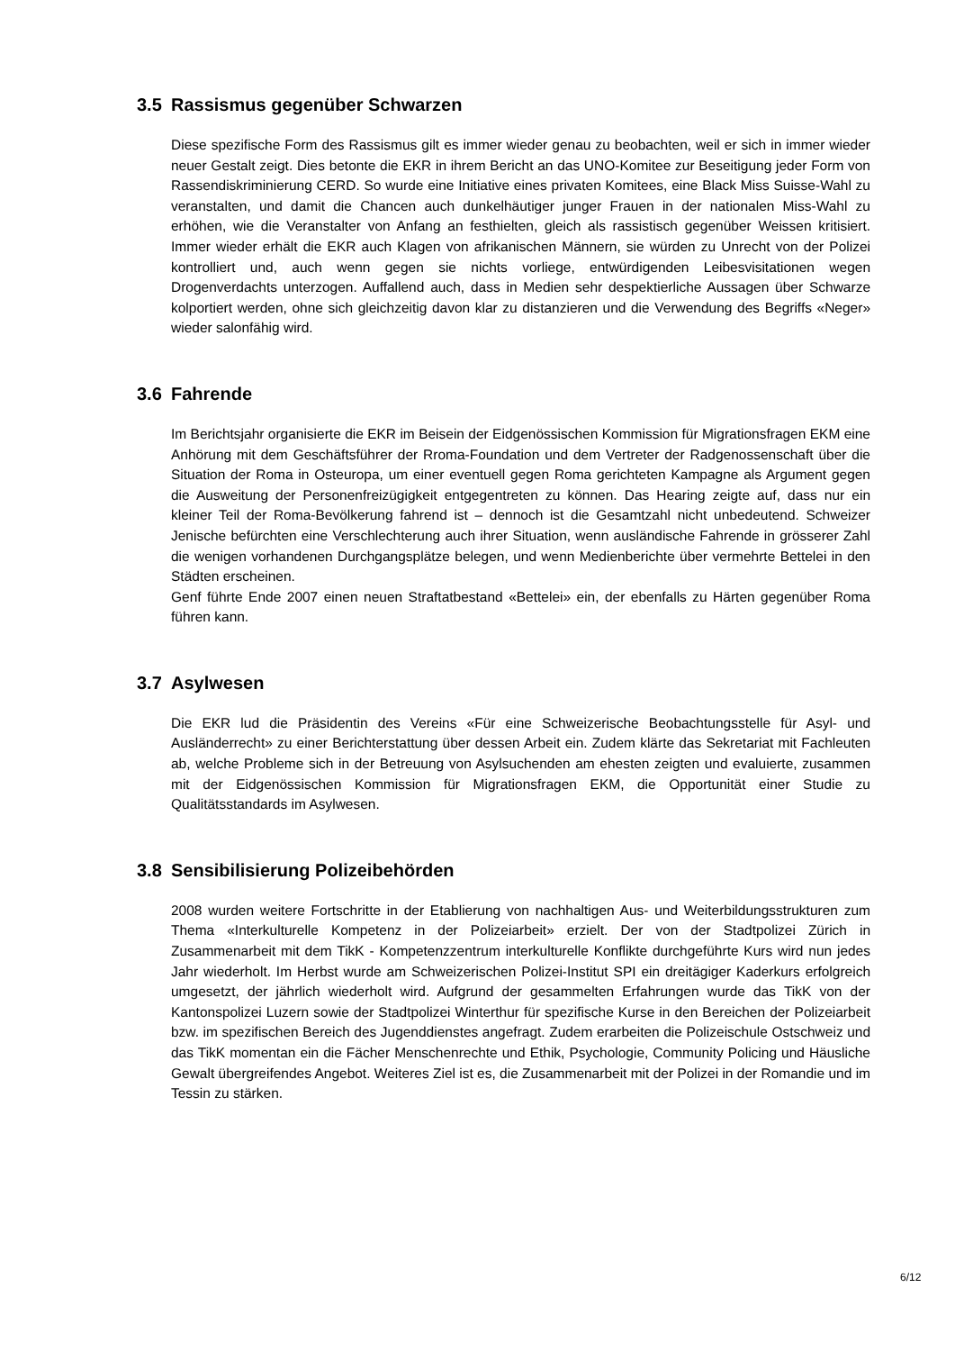3.5 Rassismus gegenüber Schwarzen
Diese spezifische Form des Rassismus gilt es immer wieder genau zu beobachten, weil er sich in immer wieder neuer Gestalt zeigt. Dies betonte die EKR in ihrem Bericht an das UNO-Komitee zur Beseitigung jeder Form von Rassendiskriminierung CERD. So wurde eine Initiative eines privaten Komitees, eine Black Miss Suisse-Wahl zu veranstalten, und damit die Chancen auch dunkelhäutiger junger Frauen in der nationalen Miss-Wahl zu erhöhen, wie die Veranstalter von Anfang an festhielten, gleich als rassistisch gegenüber Weissen kritisiert. Immer wieder erhält die EKR auch Klagen von afrikanischen Männern, sie würden zu Unrecht von der Polizei kontrolliert und, auch wenn gegen sie nichts vorliege, entwürdigenden Leibesvisitationen wegen Drogenverdachts unterzogen. Auffallend auch, dass in Medien sehr despektierliche Aussagen über Schwarze kolportiert werden, ohne sich gleichzeitig davon klar zu distanzieren und die Verwendung des Begriffs «Neger» wieder salonfähig wird.
3.6 Fahrende
Im Berichtsjahr organisierte die EKR im Beisein der Eidgenössischen Kommission für Migrationsfragen EKM eine Anhörung mit dem Geschäftsführer der Rroma-Foundation und dem Vertreter der Radgenossenschaft über die Situation der Roma in Osteuropa, um einer eventuell gegen Roma gerichteten Kampagne als Argument gegen die Ausweitung der Personenfreizügigkeit entgegentreten zu können. Das Hearing zeigte auf, dass nur ein kleiner Teil der Roma-Bevölkerung fahrend ist – dennoch ist die Gesamtzahl nicht unbedeutend. Schweizer Jenische befürchten eine Verschlechterung auch ihrer Situation, wenn ausländische Fahrende in grösserer Zahl die wenigen vorhandenen Durchgangsplätze belegen, und wenn Medienberichte über vermehrte Bettelei in den Städten erscheinen.
Genf führte Ende 2007 einen neuen Straftatbestand «Bettelei» ein, der ebenfalls zu Härten gegenüber Roma führen kann.
3.7 Asylwesen
Die EKR lud die Präsidentin des Vereins «Für eine Schweizerische Beobachtungsstelle für Asyl- und Ausländerrecht» zu einer Berichterstattung über dessen Arbeit ein. Zudem klärte das Sekretariat mit Fachleuten ab, welche Probleme sich in der Betreuung von Asylsuchenden am ehesten zeigten und evaluierte, zusammen mit der Eidgenössischen Kommission für Migrationsfragen EKM, die Opportunität einer Studie zu Qualitätsstandards im Asylwesen.
3.8 Sensibilisierung Polizeibehörden
2008 wurden weitere Fortschritte in der Etablierung von nachhaltigen Aus- und Weiterbildungsstrukturen zum Thema «Interkulturelle Kompetenz in der Polizeiarbeit» erzielt. Der von der Stadtpolizei Zürich in Zusammenarbeit mit dem TikK - Kompetenzzentrum interkulturelle Konflikte durchgeführte Kurs wird nun jedes Jahr wiederholt. Im Herbst wurde am Schweizerischen Polizei-Institut SPI ein dreitägiger Kaderkurs erfolgreich umgesetzt, der jährlich wiederholt wird. Aufgrund der gesammelten Erfahrungen wurde das TikK von der Kantonspolizei Luzern sowie der Stadtpolizei Winterthur für spezifische Kurse in den Bereichen der Polizeiarbeit bzw. im spezifischen Bereich des Jugenddienstes angefragt. Zudem erarbeiten die Polizeischule Ostschweiz und das TikK momentan ein die Fächer Menschenrechte und Ethik, Psychologie, Community Policing und Häusliche Gewalt übergreifendes Angebot. Weiteres Ziel ist es, die Zusammenarbeit mit der Polizei in der Romandie und im Tessin zu stärken.
6/12